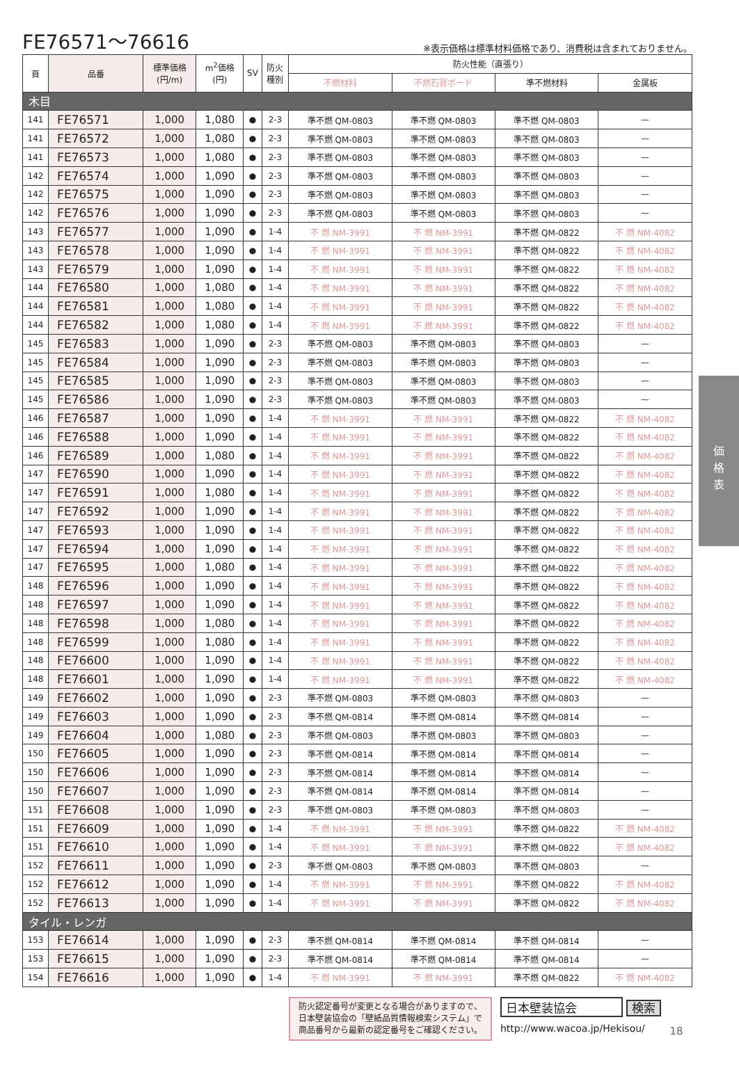FE76571～76616
※表示価格は標準材料価格であり、消費税は含まれておりません。
| 頁 | 品番 | 標準価格 (円/m) | m<sup>2</sup>価格 (円) | SV | 防火 種別 | 防火性能（直張り） | | | |
| --- | --- | --- | --- | --- | --- | --- | --- | --- | --- |
| | | | | | | 不燃材料 | 不燃石膏ボード | 準不燃材料 | 金属板 |
| 木目 | | | | | | | | | |
| 141 | FE76571 | 1,000 | 1,080 | ● | 2-3 | 準不燃 QM-0803 | 準不燃 QM-0803 | 準不燃 QM-0803 | — |
| 141 | FE76572 | 1,000 | 1,080 | ● | 2-3 | 準不燃 QM-0803 | 準不燃 QM-0803 | 準不燃 QM-0803 | — |
| 141 | FE76573 | 1,000 | 1,080 | ● | 2-3 | 準不燃 QM-0803 | 準不燃 QM-0803 | 準不燃 QM-0803 | — |
| 142 | FE76574 | 1,000 | 1,090 | ● | 2-3 | 準不燃 QM-0803 | 準不燃 QM-0803 | 準不燃 QM-0803 | — |
| 142 | FE76575 | 1,000 | 1,090 | ● | 2-3 | 準不燃 QM-0803 | 準不燃 QM-0803 | 準不燃 QM-0803 | — |
| 142 | FE76576 | 1,000 | 1,090 | ● | 2-3 | 準不燃 QM-0803 | 準不燃 QM-0803 | 準不燃 QM-0803 | — |
| 143 | FE76577 | 1,000 | 1,090 | ● | 1-4 | 不 燃 NM-3991 | 不 燃 NM-3991 | 準不燃 QM-0822 | 不 燃 NM-4082 |
| 143 | FE76578 | 1,000 | 1,090 | ● | 1-4 | 不 燃 NM-3991 | 不 燃 NM-3991 | 準不燃 QM-0822 | 不 燃 NM-4082 |
| 143 | FE76579 | 1,000 | 1,090 | ● | 1-4 | 不 燃 NM-3991 | 不 燃 NM-3991 | 準不燃 QM-0822 | 不 燃 NM-4082 |
| 144 | FE76580 | 1,000 | 1,080 | ● | 1-4 | 不 燃 NM-3991 | 不 燃 NM-3991 | 準不燃 QM-0822 | 不 燃 NM-4082 |
| 144 | FE76581 | 1,000 | 1,080 | ● | 1-4 | 不 燃 NM-3991 | 不 燃 NM-3991 | 準不燃 QM-0822 | 不 燃 NM-4082 |
| 144 | FE76582 | 1,000 | 1,080 | ● | 1-4 | 不 燃 NM-3991 | 不 燃 NM-3991 | 準不燃 QM-0822 | 不 燃 NM-4082 |
| 145 | FE76583 | 1,000 | 1,090 | ● | 2-3 | 準不燃 QM-0803 | 準不燃 QM-0803 | 準不燃 QM-0803 | — |
| 145 | FE76584 | 1,000 | 1,090 | ● | 2-3 | 準不燃 QM-0803 | 準不燃 QM-0803 | 準不燃 QM-0803 | — |
| 145 | FE76585 | 1,000 | 1,090 | ● | 2-3 | 準不燃 QM-0803 | 準不燃 QM-0803 | 準不燃 QM-0803 | — |
| 145 | FE76586 | 1,000 | 1,090 | ● | 2-3 | 準不燃 QM-0803 | 準不燃 QM-0803 | 準不燃 QM-0803 | — |
| 146 | FE76587 | 1,000 | 1,090 | ● | 1-4 | 不 燃 NM-3991 | 不 燃 NM-3991 | 準不燃 QM-0822 | 不 燃 NM-4082 |
| 146 | FE76588 | 1,000 | 1,090 | ● | 1-4 | 不 燃 NM-3991 | 不 燃 NM-3991 | 準不燃 QM-0822 | 不 燃 NM-4082 |
| 146 | FE76589 | 1,000 | 1,080 | ● | 1-4 | 不 燃 NM-3991 | 不 燃 NM-3991 | 準不燃 QM-0822 | 不 燃 NM-4082 |
| 147 | FE76590 | 1,000 | 1,090 | ● | 1-4 | 不 燃 NM-3991 | 不 燃 NM-3991 | 準不燃 QM-0822 | 不 燃 NM-4082 |
| 147 | FE76591 | 1,000 | 1,080 | ● | 1-4 | 不 燃 NM-3991 | 不 燃 NM-3991 | 準不燃 QM-0822 | 不 燃 NM-4082 |
| 147 | FE76592 | 1,000 | 1,090 | ● | 1-4 | 不 燃 NM-3991 | 不 燃 NM-3991 | 準不燃 QM-0822 | 不 燃 NM-4082 |
| 147 | FE76593 | 1,000 | 1,090 | ● | 1-4 | 不 燃 NM-3991 | 不 燃 NM-3991 | 準不燃 QM-0822 | 不 燃 NM-4082 |
| 147 | FE76594 | 1,000 | 1,090 | ● | 1-4 | 不 燃 NM-3991 | 不 燃 NM-3991 | 準不燃 QM-0822 | 不 燃 NM-4082 |
| 147 | FE76595 | 1,000 | 1,080 | ● | 1-4 | 不 燃 NM-3991 | 不 燃 NM-3991 | 準不燃 QM-0822 | 不 燃 NM-4082 |
| 148 | FE76596 | 1,000 | 1,090 | ● | 1-4 | 不 燃 NM-3991 | 不 燃 NM-3991 | 準不燃 QM-0822 | 不 燃 NM-4082 |
| 148 | FE76597 | 1,000 | 1,090 | ● | 1-4 | 不 燃 NM-3991 | 不 燃 NM-3991 | 準不燃 QM-0822 | 不 燃 NM-4082 |
| 148 | FE76598 | 1,000 | 1,080 | ● | 1-4 | 不 燃 NM-3991 | 不 燃 NM-3991 | 準不燃 QM-0822 | 不 燃 NM-4082 |
| 148 | FE76599 | 1,000 | 1,080 | ● | 1-4 | 不 燃 NM-3991 | 不 燃 NM-3991 | 準不燃 QM-0822 | 不 燃 NM-4082 |
| 148 | FE76600 | 1,000 | 1,090 | ● | 1-4 | 不 燃 NM-3991 | 不 燃 NM-3991 | 準不燃 QM-0822 | 不 燃 NM-4082 |
| 148 | FE76601 | 1,000 | 1,090 | ● | 1-4 | 不 燃 NM-3991 | 不 燃 NM-3991 | 準不燃 QM-0822 | 不 燃 NM-4082 |
| 149 | FE76602 | 1,000 | 1,090 | ● | 2-3 | 準不燃 QM-0803 | 準不燃 QM-0803 | 準不燃 QM-0803 | — |
| 149 | FE76603 | 1,000 | 1,090 | ● | 2-3 | 準不燃 QM-0814 | 準不燃 QM-0814 | 準不燃 QM-0814 | — |
| 149 | FE76604 | 1,000 | 1,080 | ● | 2-3 | 準不燃 QM-0803 | 準不燃 QM-0803 | 準不燃 QM-0803 | — |
| 150 | FE76605 | 1,000 | 1,090 | ● | 2-3 | 準不燃 QM-0814 | 準不燃 QM-0814 | 準不燃 QM-0814 | — |
| 150 | FE76606 | 1,000 | 1,090 | ● | 2-3 | 準不燃 QM-0814 | 準不燃 QM-0814 | 準不燃 QM-0814 | — |
| 150 | FE76607 | 1,000 | 1,090 | ● | 2-3 | 準不燃 QM-0814 | 準不燃 QM-0814 | 準不燃 QM-0814 | — |
| 151 | FE76608 | 1,000 | 1,090 | ● | 2-3 | 準不燃 QM-0803 | 準不燃 QM-0803 | 準不燃 QM-0803 | — |
| 151 | FE76609 | 1,000 | 1,090 | ● | 1-4 | 不 燃 NM-3991 | 不 燃 NM-3991 | 準不燃 QM-0822 | 不 燃 NM-4082 |
| 151 | FE76610 | 1,000 | 1,090 | ● | 1-4 | 不 燃 NM-3991 | 不 燃 NM-3991 | 準不燃 QM-0822 | 不 燃 NM-4082 |
| 152 | FE76611 | 1,000 | 1,090 | ● | 2-3 | 準不燃 QM-0803 | 準不燃 QM-0803 | 準不燃 QM-0803 | — |
| 152 | FE76612 | 1,000 | 1,090 | ● | 1-4 | 不 燃 NM-3991 | 不 燃 NM-3991 | 準不燃 QM-0822 | 不 燃 NM-4082 |
| 152 | FE76613 | 1,000 | 1,090 | ● | 1-4 | 不 燃 NM-3991 | 不 燃 NM-3991 | 準不燃 QM-0822 | 不 燃 NM-4082 |
| タイル・レンガ | | | | | | | | | |
| 153 | FE76614 | 1,000 | 1,090 | ● | 2-3 | 準不燃 QM-0814 | 準不燃 QM-0814 | 準不燃 QM-0814 | — |
| 153 | FE76615 | 1,000 | 1,090 | ● | 2-3 | 準不燃 QM-0814 | 準不燃 QM-0814 | 準不燃 QM-0814 | — |
| 154 | FE76616 | 1,000 | 1,090 | ● | 1-4 | 不 燃 NM-3991 | 不 燃 NM-3991 | 準不燃 QM-0822 | 不 燃 NM-4082 |
価
格
表
防火認定番号が変更となる場合がありますので、
日本壁装協会の「壁紙品質情報検索システム」で
商品番号から最新の認定番号をご確認ください。
日本壁装協会 検索
http://www.wacoa.jp/Hekisou/
18